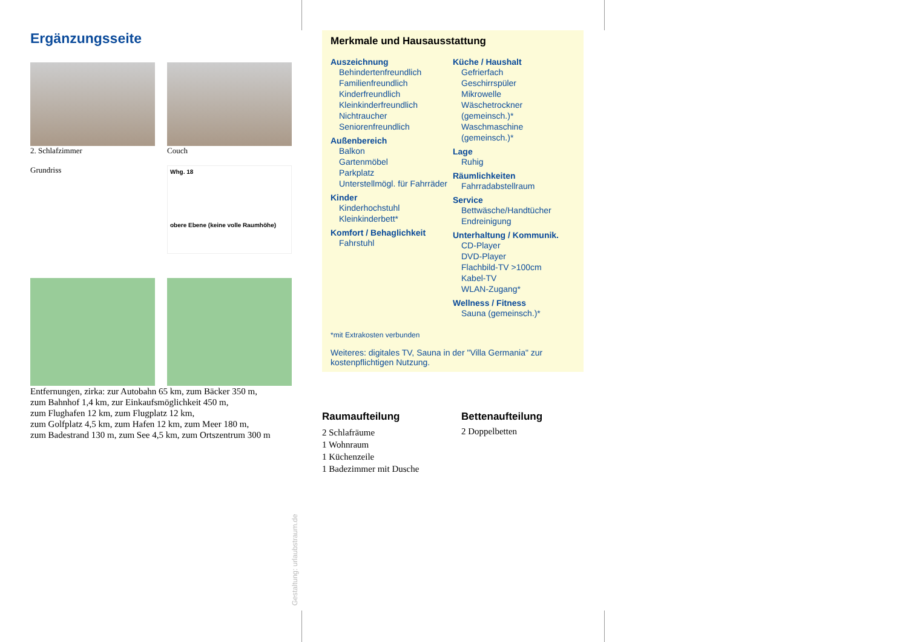Ergänzungsseite
2. Schlafzimmer
Grundriss
Couch
Whg. 18
obere Ebene (keine volle Raumhöhe)
Entfernungen, zirka: zur Autobahn 65 km, zum Bäcker 350 m,
zum Bahnhof 1,4 km, zur Einkaufsmöglichkeit 450 m,
zum Flughafen 12 km, zum Flugplatz 12 km,
zum Golfplatz 4,5 km, zum Hafen 12 km, zum Meer 180 m,
zum Badestrand 130 m, zum See 4,5 km, zum Ortszentrum 300 m
Merkmale und Hausausstattung
Auszeichnung
Behindertenfreundlich
Familienfreundlich
Kinderfreundlich
Kleinkinderfreundlich
Nichtraucher
Seniorenfreundlich
Außenbereich
Balkon
Gartenmöbel
Parkplatz
Unterstellmögl. für Fahrräder
Kinder
Kinderhochstuhl
Kleinkinderbett*
Komfort / Behaglichkeit
Fahrstuhl
Küche / Haushalt
Gefrierfach
Geschirrspüler
Mikrowelle
Wäschetrockner (gemeinsch.)*
Waschmaschine (gemeinsch.)*
Lage
Ruhig
Räumlichkeiten
Fahrradabstellraum
Service
Bettwäsche/Handtücher
Endreinigung
Unterhaltung / Kommunik.
CD-Player
DVD-Player
Flachbild-TV >100cm
Kabel-TV
WLAN-Zugang*
Wellness / Fitness
Sauna (gemeinsch.)*
*mit Extrakosten verbunden
Weiteres: digitales TV, Sauna in der "Villa Germania" zur kostenpflichtigen Nutzung.
Raumaufteilung
2 Schlafräume
1 Wohnraum
1 Küchenzeile
1 Badezimmer mit Dusche
Bettenaufteilung
2 Doppelbetten
Gestaltung: urlaubstraum.de